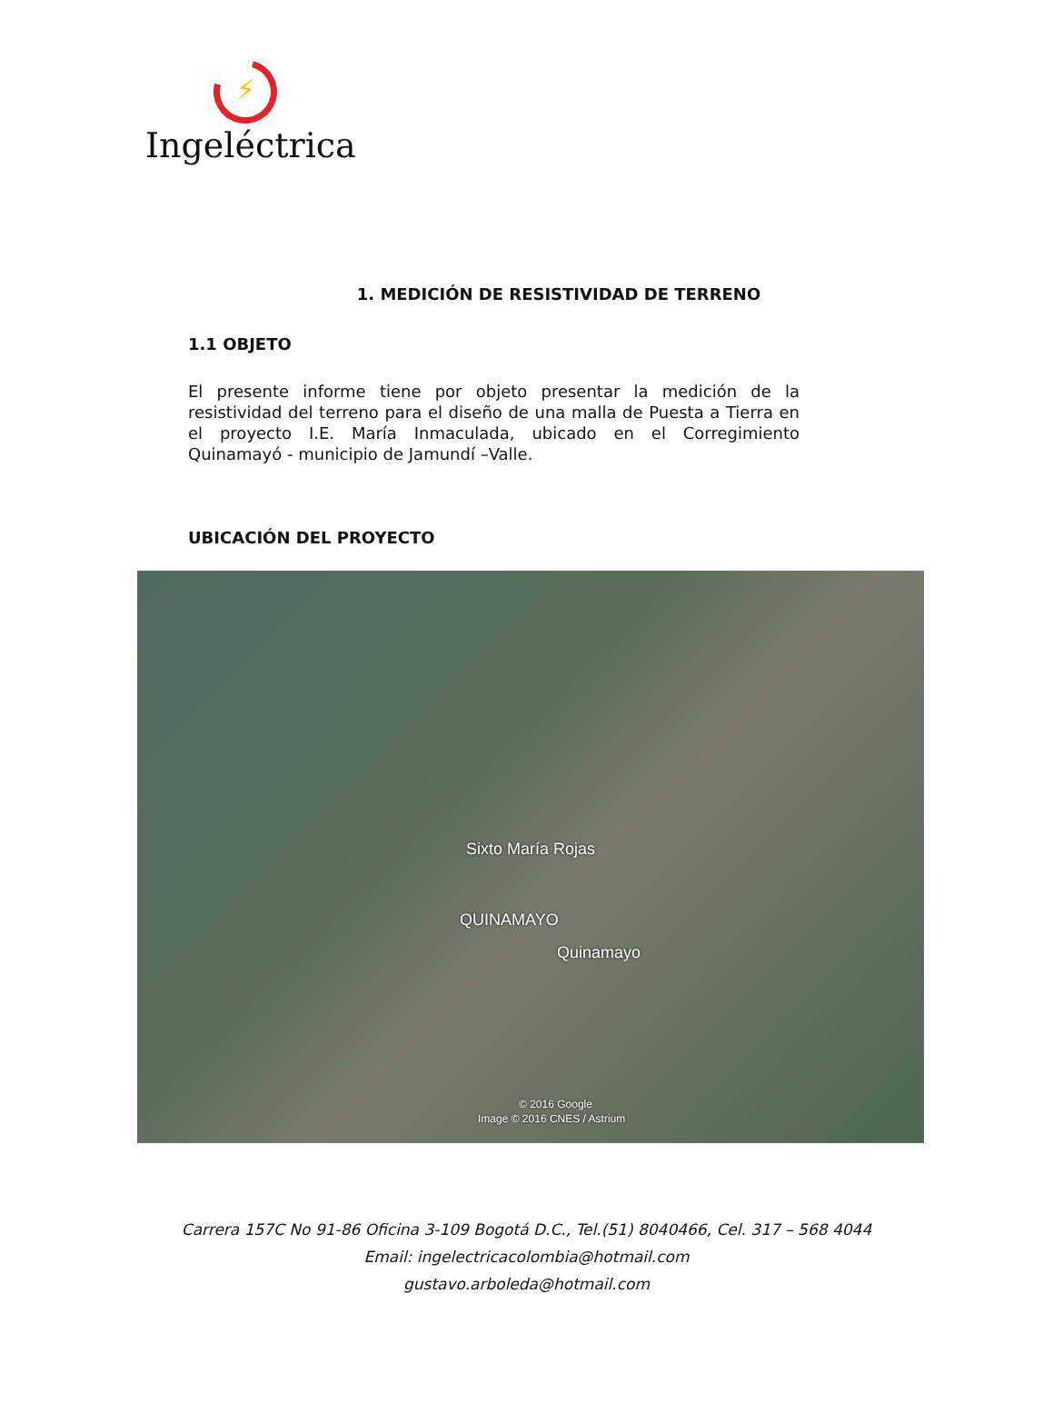⚡
Ingeléctrica
1. MEDICIÓN DE RESISTIVIDAD DE TERRENO
1.1 OBJETO
El presente informe tiene por objeto presentar la medición de la resistividad del terreno para el diseño de una malla de Puesta a Tierra en el proyecto I.E. María Inmaculada, ubicado en el Corregimiento Quinamayó - municipio de Jamundí –Valle.
UBICACIÓN DEL PROYECTO
Sixto María Rojas
QUINAMAYO
Quinamayo
© 2016 Google
Image © 2016 CNES / Astrium
Carrera 157C No 91-86 Oficina 3-109 Bogotá D.C., Tel.(51) 8040466, Cel. 317 – 568 4044
Email: ingelectricacolombia@hotmail.com
gustavo.arboleda@hotmail.com